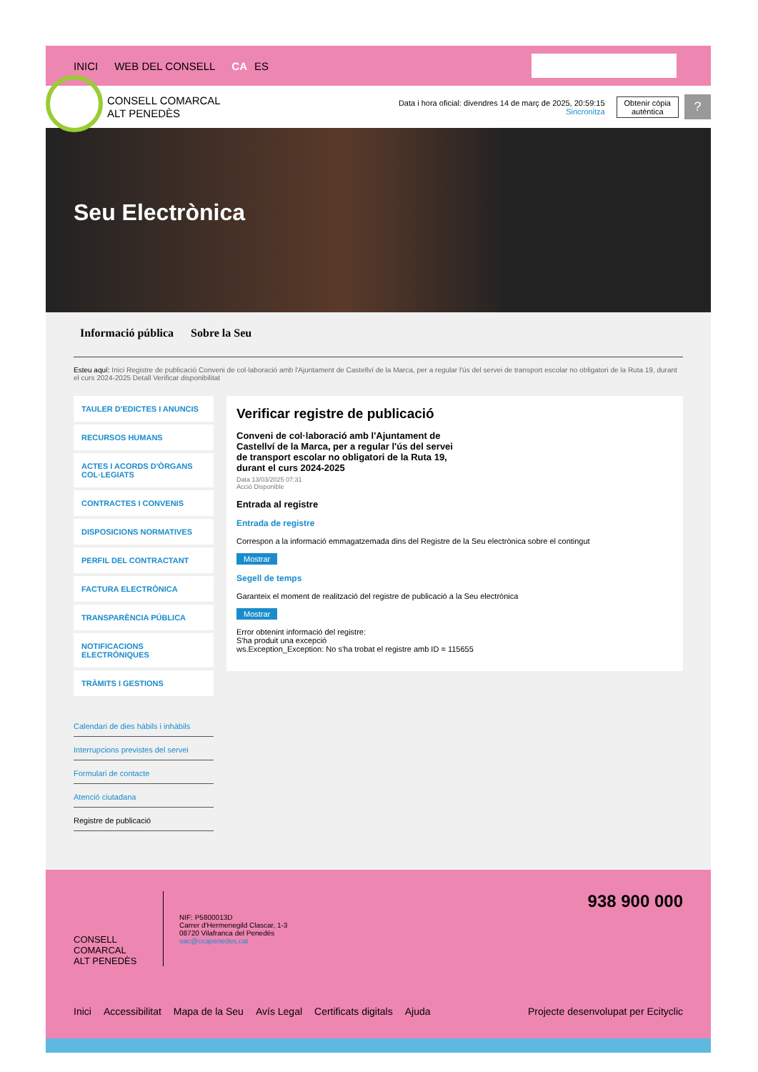INICI WEB DEL CONSELL CA ES
CONSELL COMARCAL
ALT PENEDÈS
Data i hora oficial: divendres 14 de març de 2025, 20:59:15
Sincronitza
Obtenir còpia
autèntica
?
Seu Electrònica
Informació pública Sobre la Seu
Esteu aquí: Inici Registre de publicació Conveni de col·laboració amb l'Ajuntament de Castellví de la Marca, per a regular l'ús del servei de transport escolar no obligatori de la Ruta 19, durant el curs 2024-2025 Detall Verificar disponibilitat
TAULER D'EDICTES I ANUNCIS
RECURSOS HUMANS
ACTES I ACORDS D'ÒRGANS COL·LEGIATS
CONTRACTES I CONVENIS
DISPOSICIONS NORMATIVES
PERFIL DEL CONTRACTANT
FACTURA ELECTRÒNICA
TRANSPARÈNCIA PÚBLICA
NOTIFICACIONS ELECTRÒNIQUES
TRÀMITS I GESTIONS
Calendari de dies hàbils i inhàbils
Interrupcions previstes del servei
Formulari de contacte
Atenció ciutadana
Registre de publicació
Verificar registre de publicació
Conveni de col·laboració amb l'Ajuntament de Castellví de la Marca, per a regular l'ús del servei de transport escolar no obligatori de la Ruta 19, durant el curs 2024-2025
Data 13/03/2025 07:31
Acció Disponible
Entrada al registre
Entrada de registre
Correspon a la informació emmagatzemada dins del Registre de la Seu electrònica sobre el contingut
Mostrar
Segell de temps
Garanteix el moment de realització del registre de publicació a la Seu electrònica
Mostrar
Error obtenint informació del registre:
S'ha produit una excepció
ws.Exception_Exception: No s'ha trobat el registre amb ID = 115655
938 900 000
CONSELL COMARCAL
ALT PENEDÈS
NIF: P5800013D
Carrer d'Hermenegild Clascar, 1-3
08720 Vilafranca del Penedès
oac@ccapenedes.cat
Inici Accessibilitat Mapa de la Seu Avís Legal Certificats digitals Ajuda Projecte desenvolupat per Ecityclic